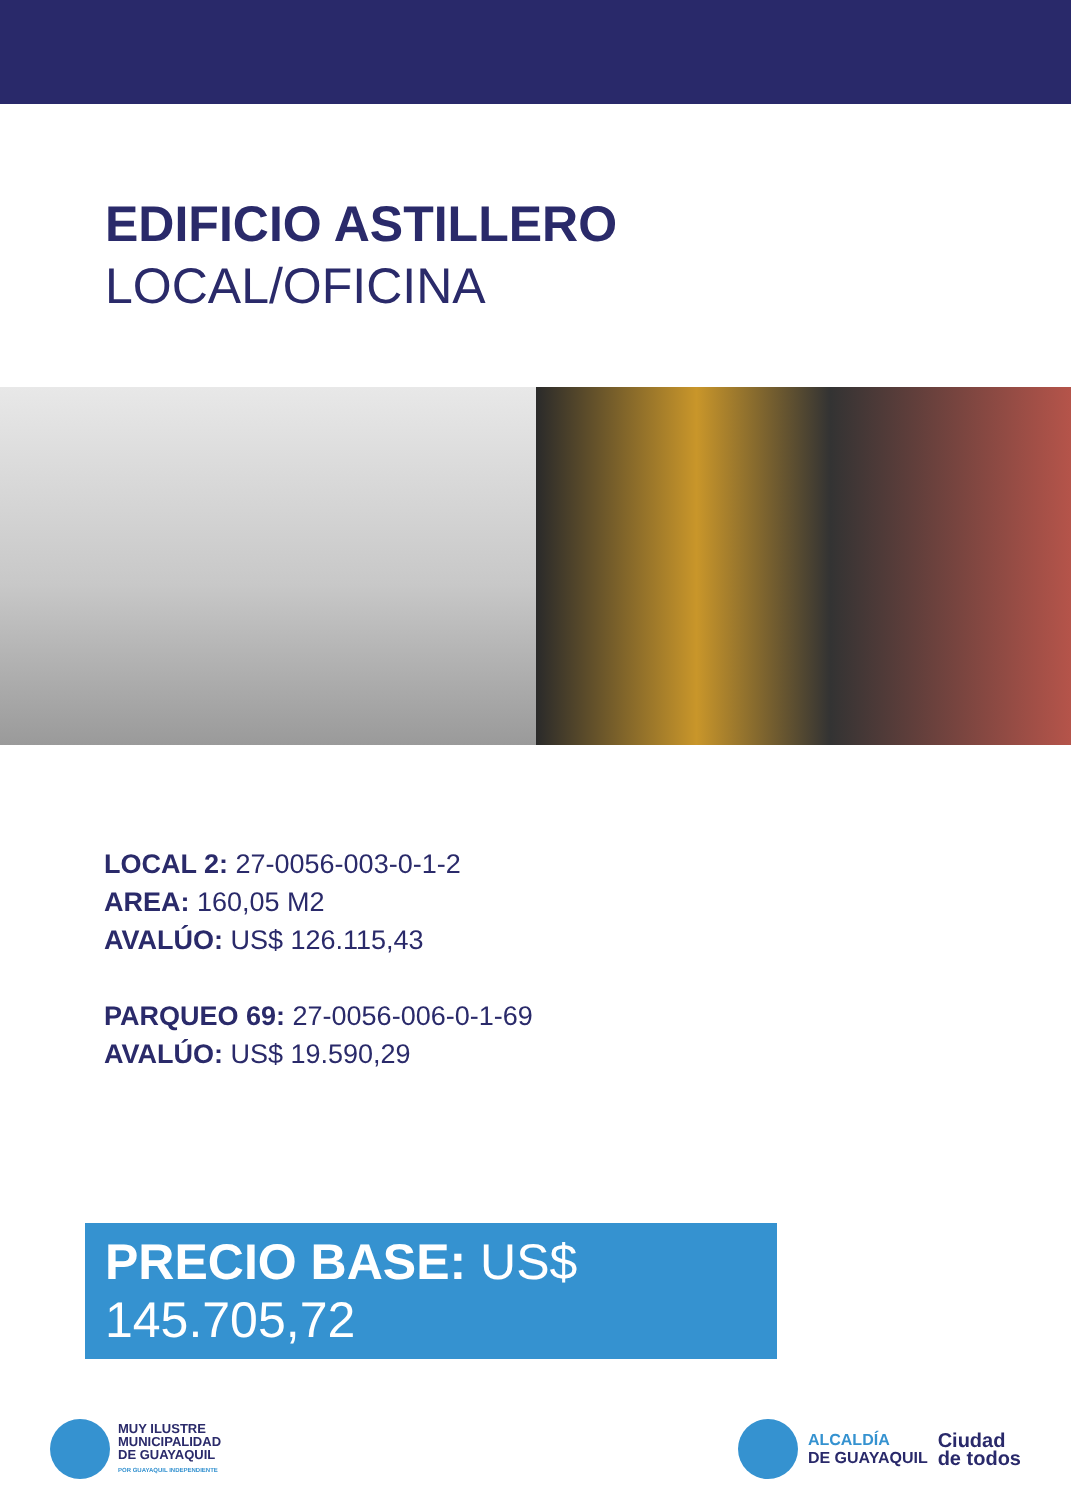EDIFICIO ASTILLERO
LOCAL/OFICINA
LOCAL 2: 27-0056-003-0-1-2
AREA: 160,05 M2
AVALÚO: US$ 126.115,43
PARQUEO 69: 27-0056-006-0-1-69
AVALÚO: US$ 19.590,29
PRECIO BASE: US$ 145.705,72
MUY ILUSTRE
MUNICIPALIDAD
DE GUAYAQUIL
POR GUAYAQUIL INDEPENDIENTE
ALCALDÍA
DE GUAYAQUIL
Ciudad
de todos